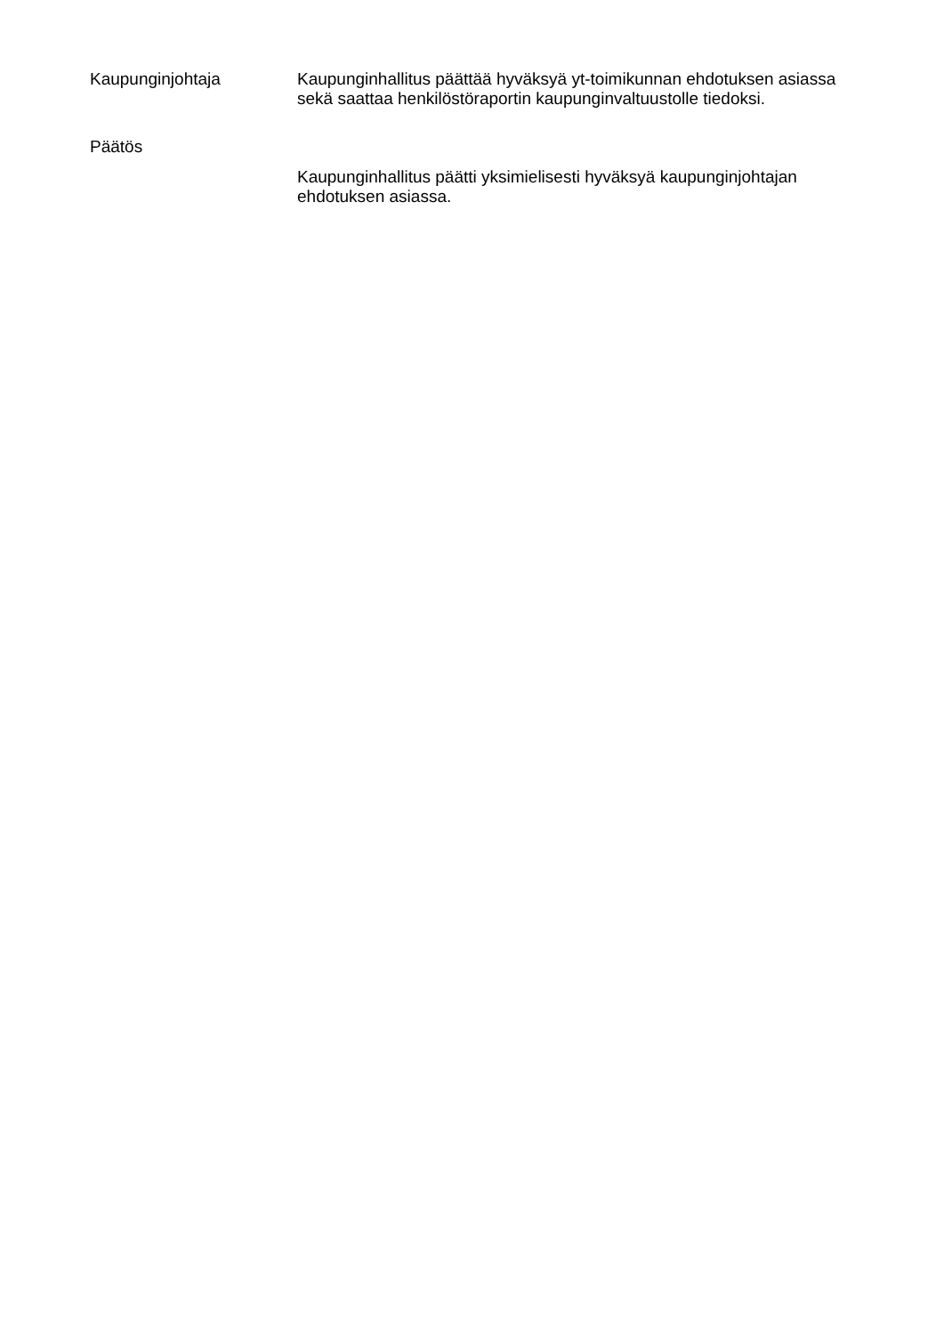Kaupunginjohtaja Kaupunginhallitus päättää hyväksyä yt-toimikunnan ehdotuksen asiassa sekä saattaa henkilöstöraportin kaupunginvaltuustolle tiedoksi.
Päätös
Kaupunginhallitus päätti yksimielisesti hyväksyä kaupunginjohtajan ehdotuksen asiassa.